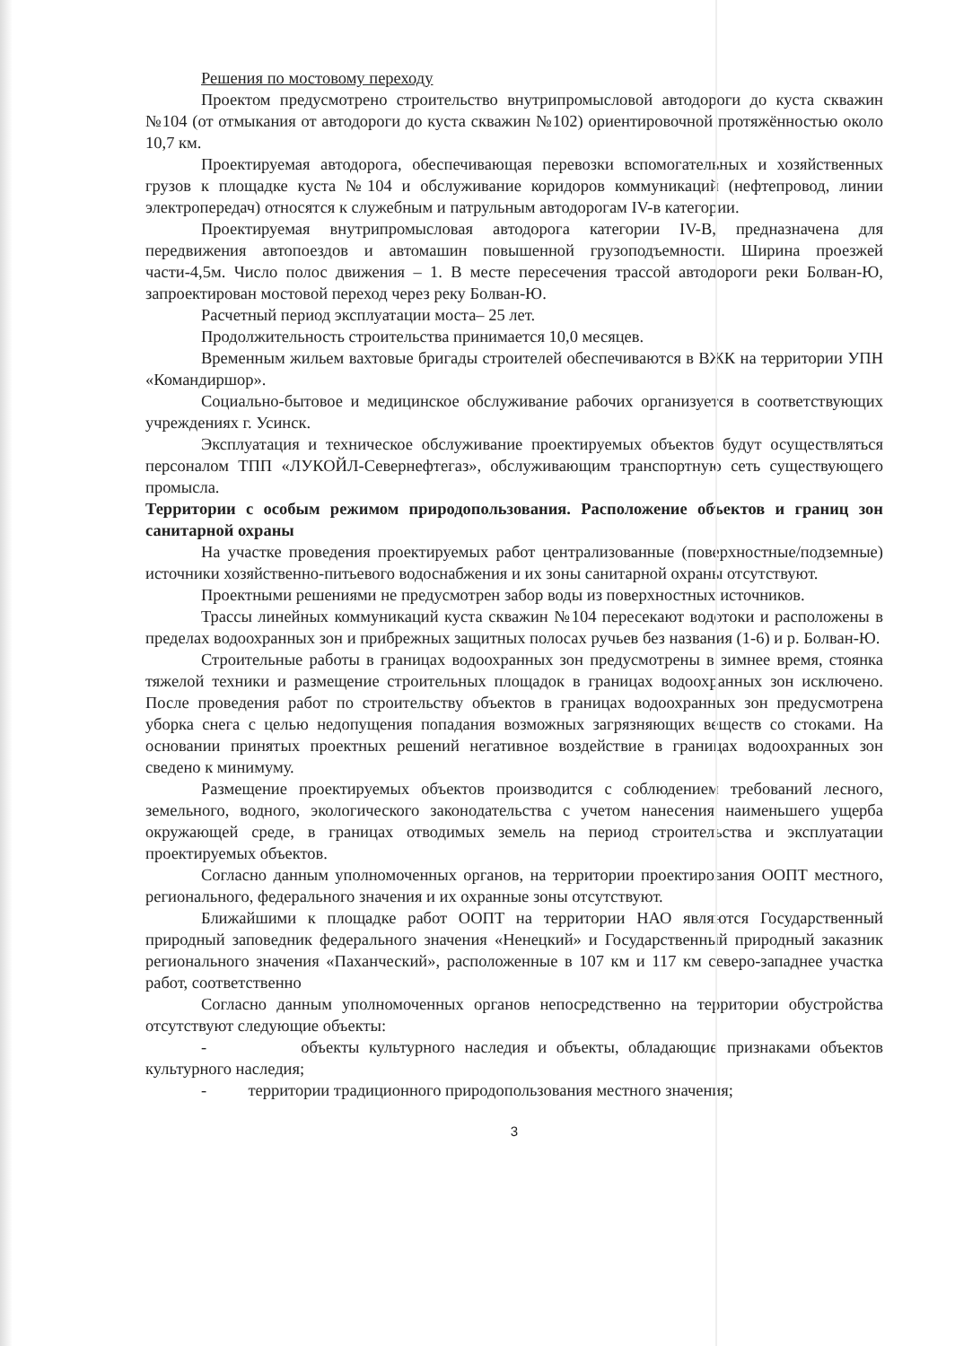Решения по мостовому переходу
Проектом предусмотрено строительство внутрипромысловой автодороги до куста скважин №104 (от отмыкания от автодороги до куста скважин №102) ориентировочной протяжённостью около 10,7 км.
Проектируемая автодорога, обеспечивающая перевозки вспомогательных и хозяйственных грузов к площадке куста №104 и обслуживание коридоров коммуникаций (нефтепровод, линии электропередач) относятся к служебным и патрульным автодорогам IV-в категории.
Проектируемая внутрипромысловая автодорога категории IV-В, предназначена для передвижения автопоездов и автомашин повышенной грузоподъемности. Ширина проезжей части-4,5м. Число полос движения – 1. В месте пересечения трассой автодороги реки Болван-Ю, запроектирован мостовой переход через реку Болван-Ю.
Расчетный период эксплуатации моста– 25 лет.
Продолжительность строительства принимается 10,0 месяцев.
Временным жильем вахтовые бригады строителей обеспечиваются в ВЖК на территории УПН «Командиршор».
Социально-бытовое и медицинское обслуживание рабочих организуется в соответствующих учреждениях г. Усинск.
Эксплуатация и техническое обслуживание проектируемых объектов будут осуществляться персоналом ТПП «ЛУКОЙЛ-Севернефтегаз», обслуживающим транспортную сеть существующего промысла.
Территории с особым режимом природопользования. Расположение объектов и границ зон санитарной охраны
На участке проведения проектируемых работ централизованные (поверхностные/подземные) источники хозяйственно-питьевого водоснабжения и их зоны санитарной охраны отсутствуют.
Проектными решениями не предусмотрен забор воды из поверхностных источников.
Трассы линейных коммуникаций куста скважин №104 пересекают водотоки и расположены в пределах водоохранных зон и прибрежных защитных полосах ручьев без названия (1-6) и р. Болван-Ю.
Строительные работы в границах водоохранных зон предусмотрены в зимнее время, стоянка тяжелой техники и размещение строительных площадок в границах водоохранных зон исключено. После проведения работ по строительству объектов в границах водоохранных зон предусмотрена уборка снега с целью недопущения попадания возможных загрязняющих веществ со стоками. На основании принятых проектных решений негативное воздействие в границах водоохранных зон сведено к минимуму.
Размещение проектируемых объектов производится с соблюдением требований лесного, земельного, водного, экологического законодательства с учетом нанесения наименьшего ущерба окружающей среде, в границах отводимых земель на период строительства и эксплуатации проектируемых объектов.
Согласно данным уполномоченных органов, на территории проектирования ООПТ местного, регионального, федерального значения и их охранные зоны отсутствуют.
Ближайшими к площадке работ ООПТ на территории НАО являются Государственный природный заповедник федерального значения «Ненецкий» и Государственный природный заказник регионального значения «Паханческий», расположенные в 107 км и 117 км северо-западнее участка работ, соответственно
Согласно данным уполномоченных органов непосредственно на территории обустройства отсутствуют следующие объекты:
- объекты культурного наследия и объекты, обладающие признаками объектов культурного наследия;
- территории традиционного природопользования местного значения;
3